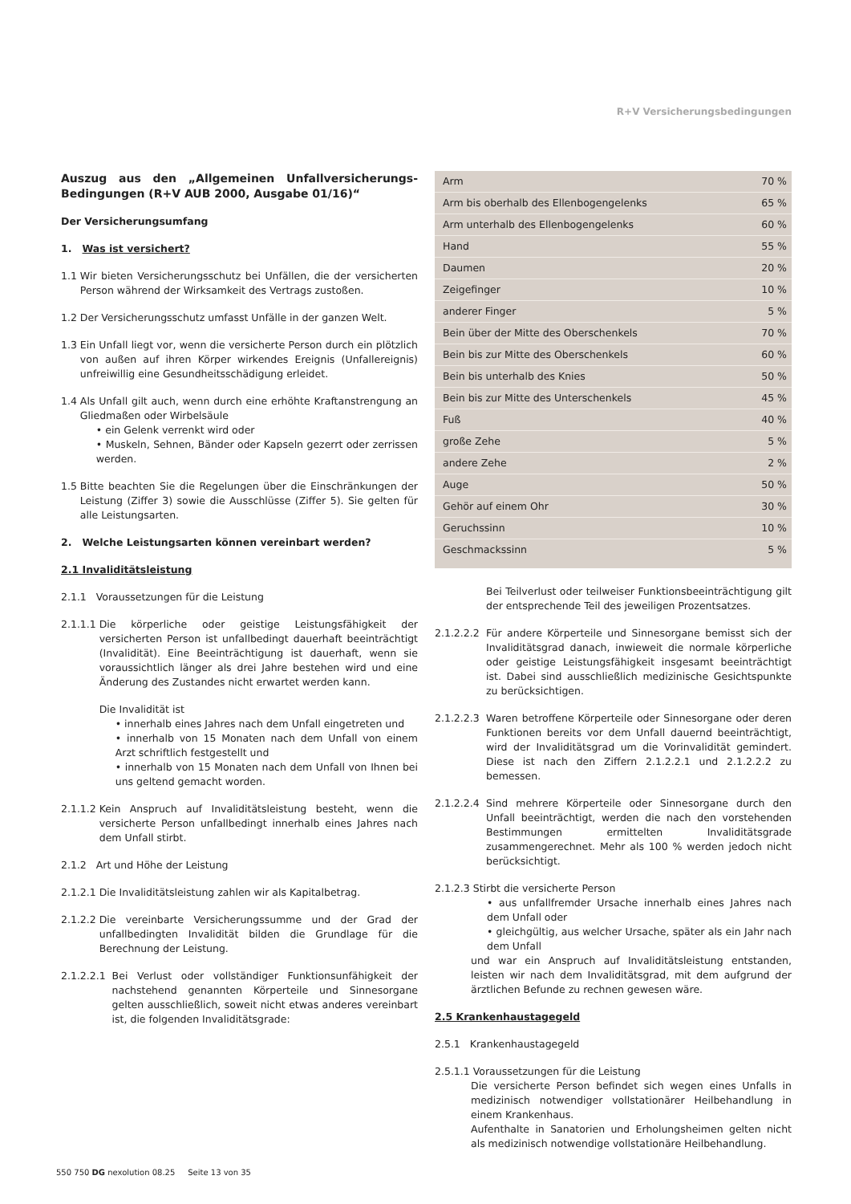R+V Versicherungsbedingungen
Auszug aus den „Allgemeinen Unfallversicherungs-Bedingungen (R+V AUB 2000, Ausgabe 01/16)“
Der Versicherungsumfang
1. Was ist versichert?
1.1 Wir bieten Versicherungsschutz bei Unfällen, die der versicherten Person während der Wirksamkeit des Vertrags zustoßen.
1.2 Der Versicherungsschutz umfasst Unfälle in der ganzen Welt.
1.3 Ein Unfall liegt vor, wenn die versicherte Person durch ein plötzlich von außen auf ihren Körper wirkendes Ereignis (Unfallereignis) unfreiwillig eine Gesundheitsschädigung erleidet.
1.4 Als Unfall gilt auch, wenn durch eine erhöhte Kraftanstrengung an Gliedmaßen oder Wirbelsäule
• ein Gelenk verrenkt wird oder
• Muskeln, Sehnen, Bänder oder Kapseln gezerrt oder zerrissen werden.
1.5 Bitte beachten Sie die Regelungen über die Einschränkungen der Leistung (Ziffer 3) sowie die Ausschlüsse (Ziffer 5). Sie gelten für alle Leistungsarten.
2. Welche Leistungsarten können vereinbart werden?
2.1 Invaliditätsleistung
2.1.1 Voraussetzungen für die Leistung
2.1.1.1 Die körperliche oder geistige Leistungsfähigkeit der versicherten Person ist unfallbedingt dauerhaft beeinträchtigt (Invalidität). Eine Beeinträchtigung ist dauerhaft, wenn sie voraussichtlich länger als drei Jahre bestehen wird und eine Änderung des Zustandes nicht erwartet werden kann.
Die Invalidität ist
• innerhalb eines Jahres nach dem Unfall eingetreten und
• innerhalb von 15 Monaten nach dem Unfall von einem Arzt schriftlich festgestellt und
• innerhalb von 15 Monaten nach dem Unfall von Ihnen bei uns geltend gemacht worden.
2.1.1.2 Kein Anspruch auf Invaliditätsleistung besteht, wenn die versicherte Person unfallbedingt innerhalb eines Jahres nach dem Unfall stirbt.
2.1.2 Art und Höhe der Leistung
2.1.2.1 Die Invaliditätsleistung zahlen wir als Kapitalbetrag.
2.1.2.2 Die vereinbarte Versicherungssumme und der Grad der unfallbedingten Invalidität bilden die Grundlage für die Berechnung der Leistung.
2.1.2.2.1 Bei Verlust oder vollständiger Funktionsunfähigkeit der nachstehend genannten Körperteile und Sinnesorgane gelten ausschließlich, soweit nicht etwas anderes vereinbart ist, die folgenden Invaliditätsgrade:
| Arm | 70 % |
| Arm bis oberhalb des Ellenbogengelenks | 65 % |
| Arm unterhalb des Ellenbogengelenks | 60 % |
| Hand | 55 % |
| Daumen | 20 % |
| Zeigefinger | 10 % |
| anderer Finger | 5 % |
| Bein über der Mitte des Oberschenkels | 70 % |
| Bein bis zur Mitte des Oberschenkels | 60 % |
| Bein bis unterhalb des Knies | 50 % |
| Bein bis zur Mitte des Unterschenkels | 45 % |
| Fuß | 40 % |
| große Zehe | 5 % |
| andere Zehe | 2 % |
| Auge | 50 % |
| Gehör auf einem Ohr | 30 % |
| Geruchssinn | 10 % |
| Geschmackssinn | 5 % |
Bei Teilverlust oder teilweiser Funktionsbeeinträchtigung gilt der entsprechende Teil des jeweiligen Prozentsatzes.
2.1.2.2.2
Für andere Körperteile und Sinnesorgane bemisst sich der Invaliditätsgrad danach, inwieweit die normale körperliche oder geistige Leistungsfähigkeit insgesamt beeinträchtigt ist. Dabei sind ausschließlich medizinische Gesichtspunkte zu berücksichtigen.
2.1.2.2.3
Waren betroffene Körperteile oder Sinnesorgane oder deren Funktionen bereits vor dem Unfall dauernd beeinträchtigt, wird der Invaliditätsgrad um die Vorinvalidität gemindert. Diese ist nach den Ziffern 2.1.2.2.1 und 2.1.2.2.2 zu bemessen.
2.1.2.2.4
Sind mehrere Körperteile oder Sinnesorgane durch den Unfall beeinträchtigt, werden die nach den vorstehenden Bestimmungen ermittelten Invaliditätsgrade zusammengerechnet. Mehr als 100 % werden jedoch nicht berücksichtigt.
2.1.2.3 Stirbt die versicherte Person
• aus unfallfremder Ursache innerhalb eines Jahres nach dem Unfall oder
• gleichgültig, aus welcher Ursache, später als ein Jahr nach dem Unfall
und war ein Anspruch auf Invaliditätsleistung entstanden, leisten wir nach dem Invaliditätsgrad, mit dem aufgrund der ärztlichen Befunde zu rechnen gewesen wäre.
2.5 Krankenhaustagegeld
2.5.1 Krankenhaustagegeld
2.5.1.1 Voraussetzungen für die Leistung
Die versicherte Person befindet sich wegen eines Unfalls in medizinisch notwendiger vollstationärer Heilbehandlung in einem Krankenhaus.
Aufenthalte in Sanatorien und Erholungsheimen gelten nicht als medizinisch notwendige vollstationäre Heilbehandlung.
550 750 DG nexolution 08.25 Seite 13 von 35